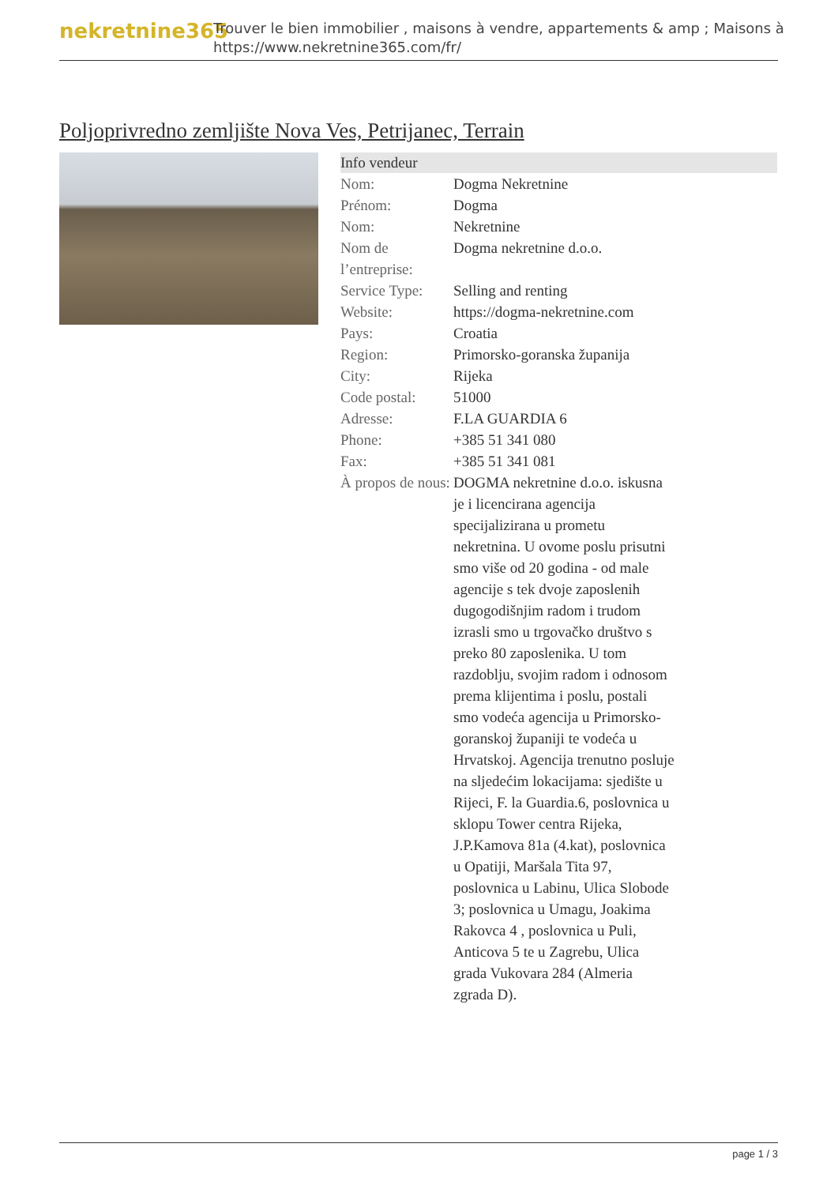nekretnine365
Trouver le bien immobilier , maisons à vendre, appartements & amp ; Maisons à
https://www.nekretnine365.com/fr/
Poljoprivredno zemljište Nova Ves, Petrijanec, Terrain
Info vendeur
| Nom: | Dogma Nekretnine |
| Prénom: | Dogma |
| Nom: | Nekretnine |
| Nom de l’entreprise: | Dogma nekretnine d.o.o. |
| Service Type: | Selling and renting |
| Website: | https://dogma-nekretnine.com |
| Pays: | Croatia |
| Region: | Primorsko-goranska županija |
| City: | Rijeka |
| Code postal: | 51000 |
| Adresse: | F.LA GUARDIA 6 |
| Phone: | +385 51 341 080 |
| Fax: | +385 51 341 081 |
| À propos de nous: | DOGMA nekretnine d.o.o. iskusna je i licencirana agencija specijalizirana u prometu nekretnina. U ovome poslu prisutni smo više od 20 godina - od male agencije s tek dvoje zaposlenih dugogodišnjim radom i trudom izrasli smo u trgovačko društvo s preko 80 zaposlenika. U tom razdoblju, svojim radom i odnosom prema klijentima i poslu, postali smo vodeća agencija u Primorsko-goranskoj županiji te vodeća u Hrvatskoj. Agencija trenutno posluje na sljedećim lokacijama: sjedište u Rijeci, F. la Guardia.6, poslovnica u sklopu Tower centra Rijeka, J.P.Kamova 81a (4.kat), poslovnica u Opatiji, Maršala Tita 97, poslovnica u Labinu, Ulica Slobode 3; poslovnica u Umagu, Joakima Rakovca 4 , poslovnica u Puli, Anticova 5 te u Zagrebu, Ulica grada Vukovara 284 (Almeria zgrada D). |
page 1 / 3